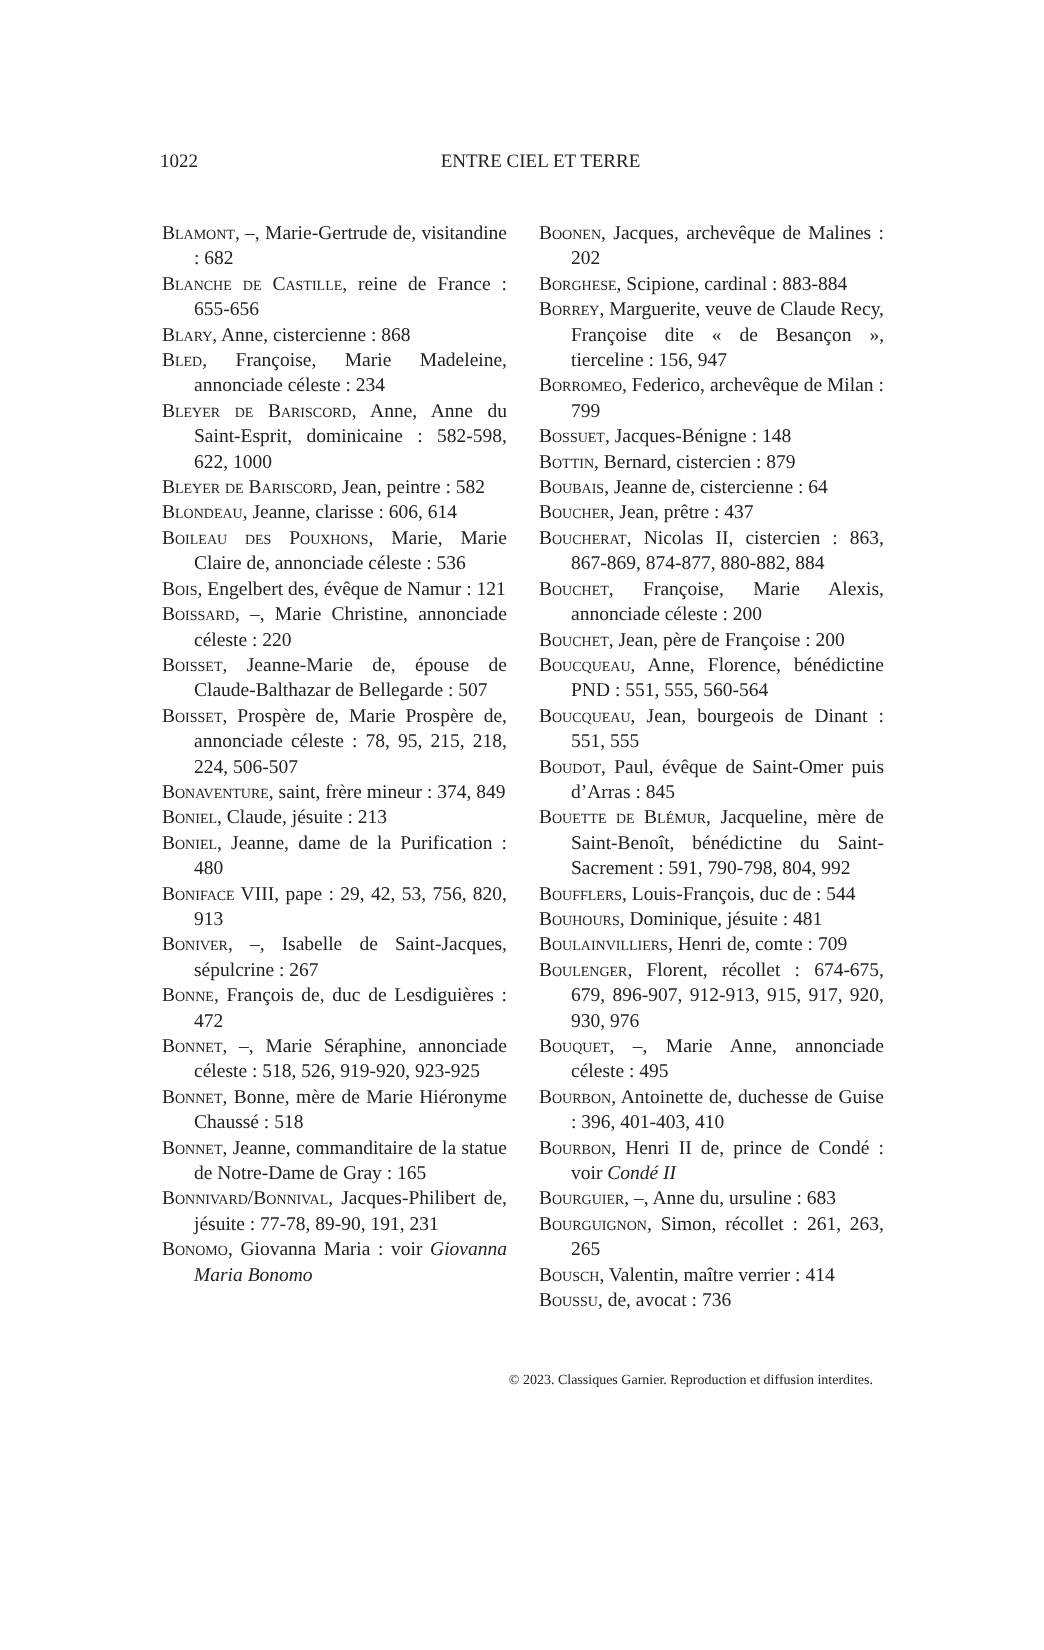1022
ENTRE CIEL ET TERRE
Blamont, –, Marie-Gertrude de, visitandine : 682
Blanche de Castille, reine de France : 655-656
Blary, Anne, cistercienne : 868
Bled, Françoise, Marie Madeleine, annonciade céleste : 234
Bleyer de Bariscord, Anne, Anne du Saint-Esprit, dominicaine : 582-598, 622, 1000
Bleyer de Bariscord, Jean, peintre : 582
Blondeau, Jeanne, clarisse : 606, 614
Boileau des Pouxhons, Marie, Marie Claire de, annonciade céleste : 536
Bois, Engelbert des, évêque de Namur : 121
Boissard, –, Marie Christine, annonciade céleste : 220
Boisset, Jeanne-Marie de, épouse de Claude-Balthazar de Bellegarde : 507
Boisset, Prospère de, Marie Prospère de, annonciade céleste : 78, 95, 215, 218, 224, 506-507
Bonaventure, saint, frère mineur : 374, 849
Boniel, Claude, jésuite : 213
Boniel, Jeanne, dame de la Purification : 480
Boniface VIII, pape : 29, 42, 53, 756, 820, 913
Boniver, –, Isabelle de Saint-Jacques, sépulcrine : 267
Bonne, François de, duc de Lesdiguières : 472
Bonnet, –, Marie Séraphine, annonciade céleste : 518, 526, 919-920, 923-925
Bonnet, Bonne, mère de Marie Hiéronyme Chaussé : 518
Bonnet, Jeanne, commanditaire de la statue de Notre-Dame de Gray : 165
Bonnivard/Bonnival, Jacques-Philibert de, jésuite : 77-78, 89-90, 191, 231
Bonomo, Giovanna Maria : voir Giovanna Maria Bonomo
Boonen, Jacques, archevêque de Malines : 202
Borghese, Scipione, cardinal : 883-884
Borrey, Marguerite, veuve de Claude Recy, Françoise dite « de Besançon », tierceline : 156, 947
Borromeo, Federico, archevêque de Milan : 799
Bossuet, Jacques-Bénigne : 148
Bottin, Bernard, cistercien : 879
Boubais, Jeanne de, cistercienne : 64
Boucher, Jean, prêtre : 437
Boucherat, Nicolas II, cistercien : 863, 867-869, 874-877, 880-882, 884
Bouchet, Françoise, Marie Alexis, annonciade céleste : 200
Bouchet, Jean, père de Françoise : 200
Boucqueau, Anne, Florence, bénédictine PND : 551, 555, 560-564
Boucqueau, Jean, bourgeois de Dinant : 551, 555
Boudot, Paul, évêque de Saint-Omer puis d’Arras : 845
Bouette de Blémur, Jacqueline, mère de Saint-Benoît, bénédictine du Saint-Sacrement : 591, 790-798, 804, 992
Boufflers, Louis-François, duc de : 544
Bouhours, Dominique, jésuite : 481
Boulainvilliers, Henri de, comte : 709
Boulenger, Florent, récollet : 674-675, 679, 896-907, 912-913, 915, 917, 920, 930, 976
Bouquet, –, Marie Anne, annonciade céleste : 495
Bourbon, Antoinette de, duchesse de Guise : 396, 401-403, 410
Bourbon, Henri II de, prince de Condé : voir Condé II
Bourguier, –, Anne du, ursuline : 683
Bourguignon, Simon, récollet : 261, 263, 265
Bousch, Valentin, maître verrier : 414
Boussu, de, avocat : 736
© 2023. Classiques Garnier. Reproduction et diffusion interdites.